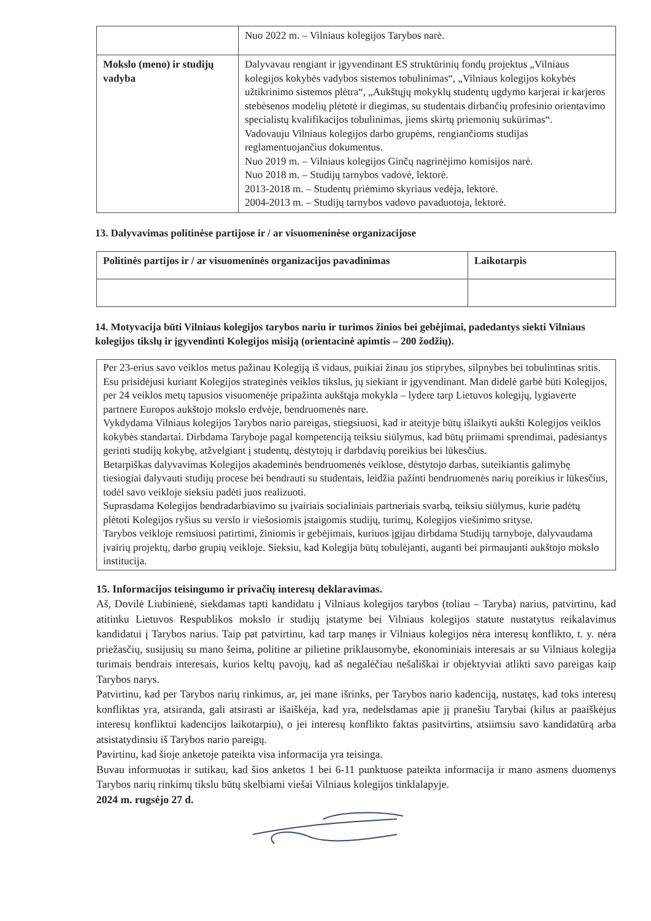| | Nuo 2022 m. – Vilniaus kolegijos Tarybos narė. |
| Mokslo (meno) ir studijų vadyba | Dalyvavau rengiant ir įgyvendinant ES struktūrinių fondų projektus „Vilniaus kolegijos kokybės vadybos sistemos tobulinimas“, „Vilniaus kolegijos kokybės užtikrinimo sistemos plėtra“, „Aukštųjų mokyklų studentų ugdymo karjerai ir karjeros stebėsenos modelių plėtotė ir diegimas, su studentais dirbančių profesinio orientavimo specialistų kvalifikacijos tobulinimas, jiems skirtų priemonių sukūrimas“. Vadovauju Vilniaus kolegijos darbo grupėms, rengiančioms studijas reglamentuojančius dokumentus. Nuo 2019 m. – Vilniaus kolegijos Ginčų nagrinėjimo komisijos narė. Nuo 2018 m. – Studijų tarnybos vadovė, lektorė. 2013-2018 m. – Studentų priėmimo skyriaus vedėja, lektorė. 2004-2013 m. – Studijų tarnybos vadovo pavaduotoja, lektorė. |
13. Dalyvavimas politinėse partijose ir / ar visuomeninėse organizacijose
| Politinės partijos ir / ar visuomeninės organizacijos pavadinimas | Laikotarpis |
| --- | --- |
14. Motyvacija būti Vilniaus kolegijos tarybos nariu ir turimos žinios bei gebėjimai, padedantys siekti Vilniaus kolegijos tikslų ir įgyvendinti Kolegijos misiją (orientacinė apimtis – 200 žodžių).
Per 23-erius savo veiklos metus pažinau Kolegiją iš vidaus, puikiai žinau jos stiprybes, silpnybes bei tobulintinas sritis. Esu prisidėjusi kuriant Kolegijos strateginės veiklos tikslus, jų siekiant ir įgyvendinant. Man didelė garbė būti Kolegijos, per 24 veiklos metų tapusios visuomenėje pripažinta aukštąja mokykla – lydere tarp Lietuvos kolegijų, lygiaverte partnere Europos aukštojo mokslo erdvėje, bendruomenės nare.
Vykdydama Vilniaus kolegijos Tarybos nario pareigas, stiegsiuosi, kad ir ateityje būtų išlaikyti aukšti Kolegijos veiklos kokybės standartai. Dirbdama Taryboje pagal kompetenciją teiksiu siūlymus, kad būtų priimami sprendimai, padėsiantys gerinti studijų kokybę, atžvelgiant į studentų, dėstytojų ir darbdavių poreikius bei lūkesčius.
Betarpiškas dalyvavimas Kolegijos akademinės bendruomenės veiklose, dėstytojo darbas, suteikiantis galimybę tiesiogiai dalyvauti studijų procese bei bendrauti su studentais, leidžia pažinti bendruomenės narių poreikius ir lūkesčius, todėl savo veikloje sieksiu padėti juos realizuoti.
Suprasdama Kolegijos bendradarbiavimo su įvairiais socialiniais partneriais svarbą, teiksiu siūlymus, kurie padėtų plėtoti Kolegijos ryšius su verslo ir viešosiomis įstaigomis studijų, turimų, Kolegijos viešinimo srityse.
Tarybos veikloje remsiuosi patirtimi, žiniomis ir gebėjimais, kuriuos įgijau dirbdama Studijų tarnyboje, dalyvaudama įvairių projektų, darbo grupių veikloje. Sieksiu, kad Kolegija būtų tobulėjanti, auganti bei pirmaujanti aukštojo mokslo institucija.
15. Informacijos teisingumo ir privačių interesų deklaravimas.
Aš, Dovilė Liubinienė, siekdamas tapti kandidatu į Vilniaus kolegijos tarybos (toliau – Taryba) narius, patvirtinu, kad atitinku Lietuvos Respublikos mokslo ir studijų įstatyme bei Vilniaus kolegijos statute nustatytus reikalavimus kandidatui į Tarybos narius. Taip pat patvirtinu, kad tarp manęs ir Vilniaus kolegijos nėra interesų konflikto, t. y. nėra priežasčių, susijusių su mano šeima, politine ar pilietine priklausomybe, ekonominiais interesais ar su Vilniaus kolegija turimais bendrais interesais, kurios keltų pavojų, kad aš negalėčiau nešališkai ir objektyviai atlikti savo pareigas kaip Tarybos narys.
Patvirtinu, kad per Tarybos narių rinkimus, ar, jei mane išrinks, per Tarybos nario kadenciją, nustatęs, kad toks interesų konfliktas yra, atsiranda, gali atsirasti ar išaiškėja, kad yra, nedelsdamas apie jį pranešiu Tarybai (kilus ar paaiškėjus interesų konfliktui kadencijos laikotarpiu), o jei interesų konflikto faktas pasitvirtins, atsiimsiu savo kandidatūrą arba atsistatydinsiu iš Tarybos nario pareigų.
Pavirtinu, kad šioje anketoje pateikta visa informacija yra teisinga.
Buvau informuotas ir sutikau, kad šios anketos 1 bei 6-11 punktuose pateikta informacija ir mano asmens duomenys Tarybos narių rinkimų tikslu būtų skelbiami viešai Vilniaus kolegijos tinklalapyje.
2024 m. rugsėjo 27 d.